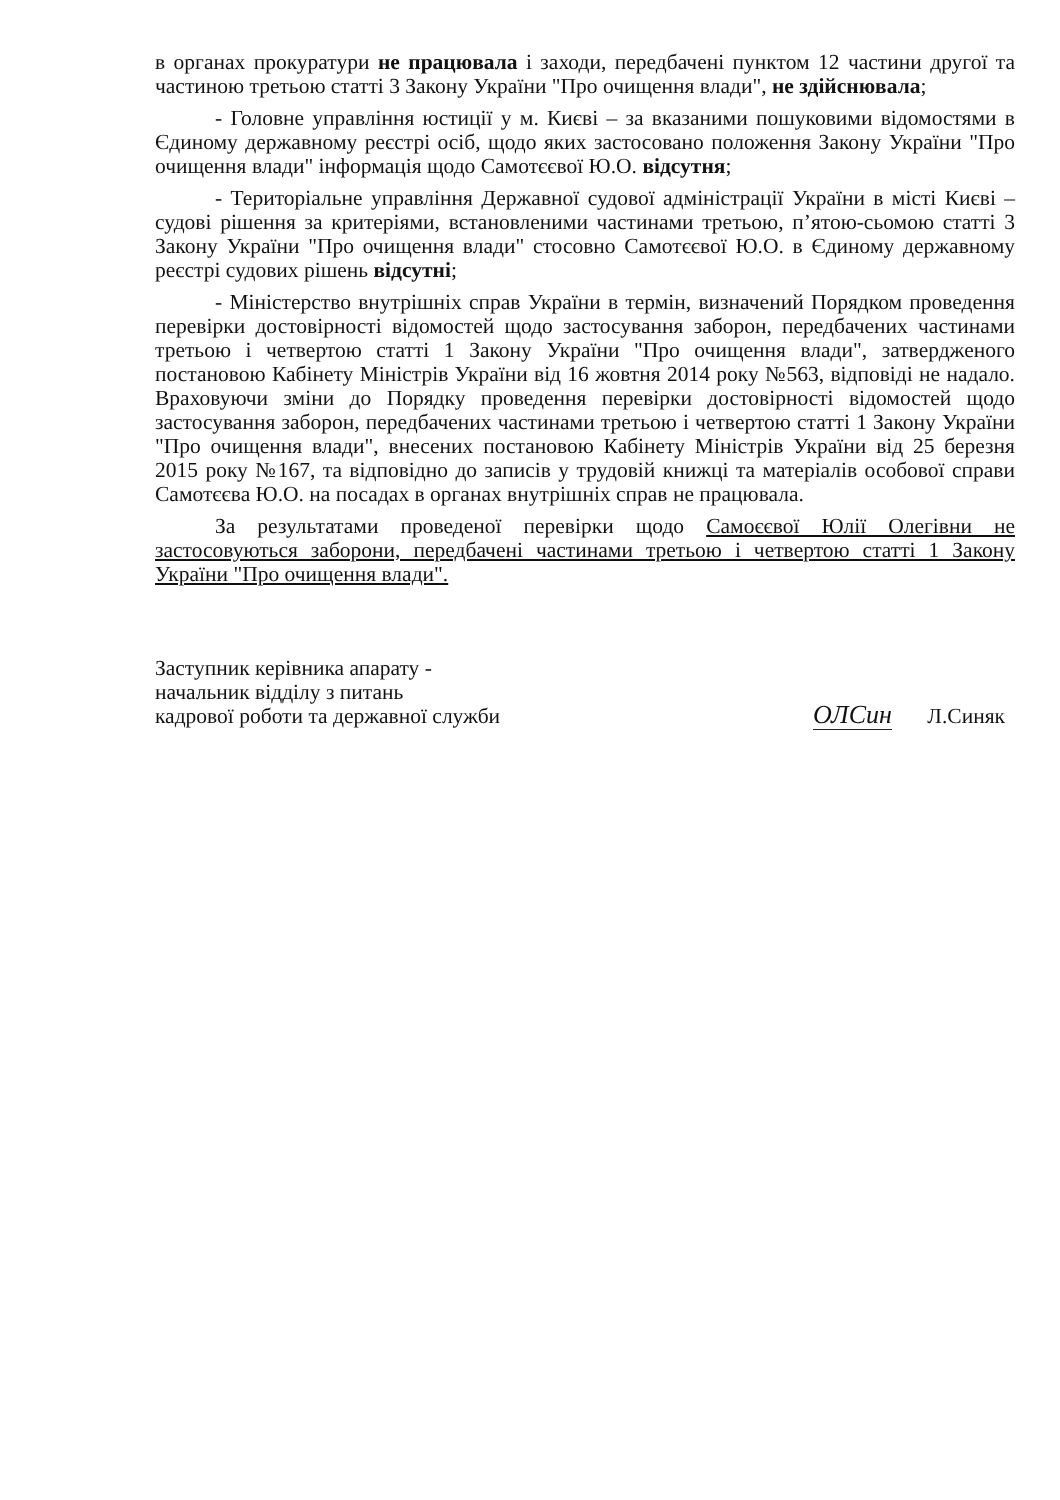в органах прокуратури не працювала і заходи, передбачені пунктом 12 частини другої та частиною третьою статті 3 Закону України "Про очищення влади", не здійснювала;
- Головне управління юстиції у м. Києві – за вказаними пошуковими відомостями в Єдиному державному реєстрі осіб, щодо яких застосовано положення Закону України "Про очищення влади" інформація щодо Самотєєвої Ю.О. відсутня;
- Територіальне управління Державної судової адміністрації України в місті Києві – судові рішення за критеріями, встановленими частинами третьою, п’ятою-сьомою статті 3 Закону України "Про очищення влади" стосовно Самотєєвої Ю.О. в Єдиному державному реєстрі судових рішень відсутні;
- Міністерство внутрішніх справ України в термін, визначений Порядком проведення перевірки достовірності відомостей щодо застосування заборон, передбачених частинами третьою і четвертою статті 1 Закону України "Про очищення влади", затвердженого постановою Кабінету Міністрів України від 16 жовтня 2014 року №563, відповіді не надало. Враховуючи зміни до Порядку проведення перевірки достовірності відомостей щодо застосування заборон, передбачених частинами третьою і четвертою статті 1 Закону України "Про очищення влади", внесених постановою Кабінету Міністрів України від 25 березня 2015 року №167, та відповідно до записів у трудовій книжці та матеріалів особової справи Самотєєва Ю.О. на посадах в органах внутрішніх справ не працювала.
За результатами проведеної перевірки щодо Самоєєвої Юлії Олегівни не застосовуються заборони, передбачені частинами третьою і четвертою статті 1 Закону України "Про очищення влади".
Заступник керівника апарату -
начальник відділу з питань
кадрової роботи та державної служби
ОЛСин Л.Синяк